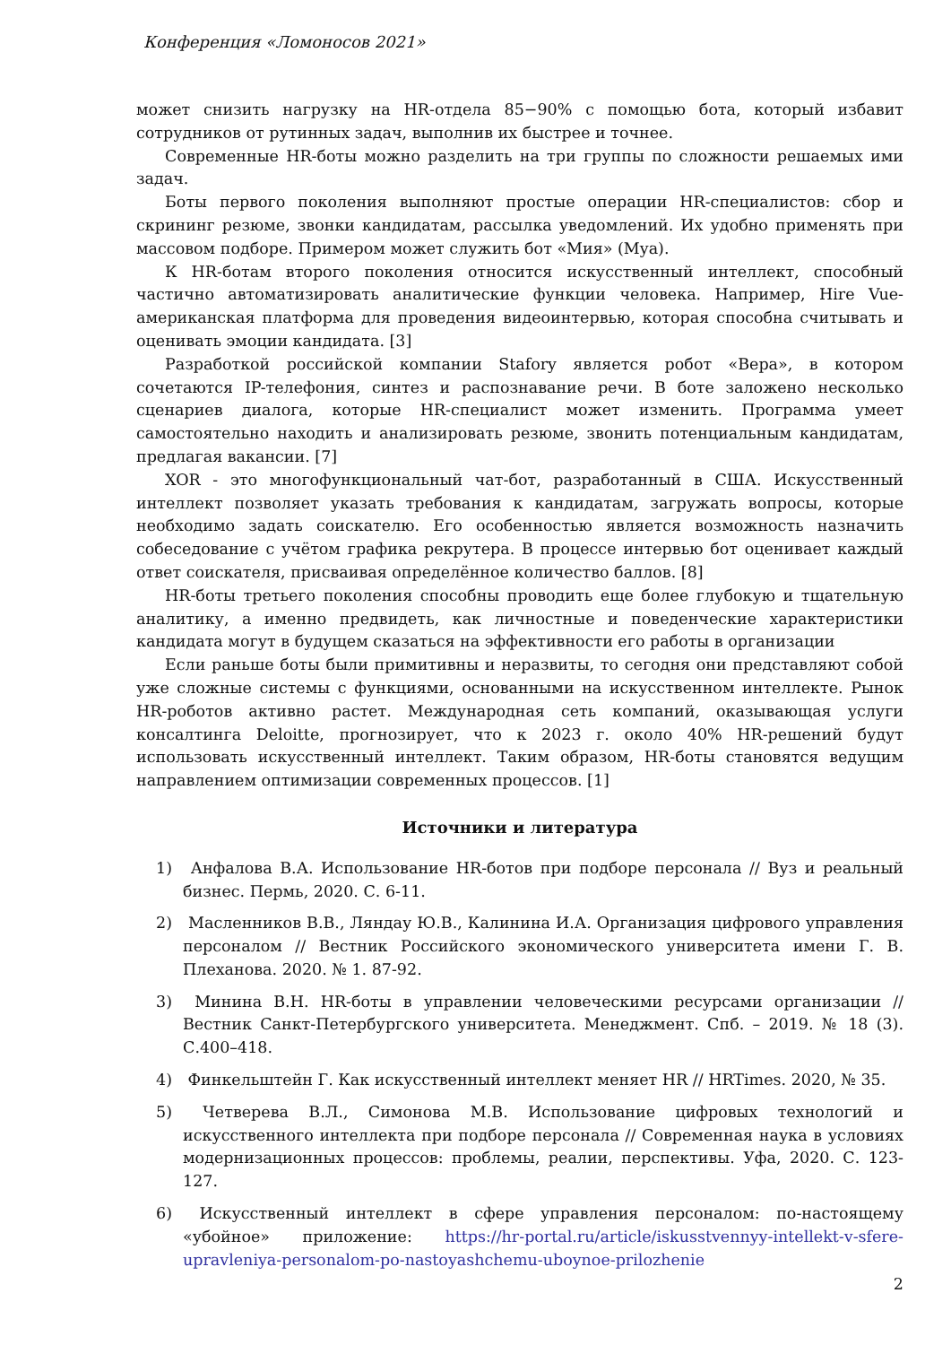Конференция «Ломоносов 2021»
может снизить нагрузку на HR-отдела 85−90% с помощью бота, который избавит сотрудников от рутинных задач, выполнив их быстрее и точнее.
Современные HR-боты можно разделить на три группы по сложности решаемых ими задач.
Боты первого поколения выполняют простые операции HR-специалистов: сбор и скрининг резюме, звонки кандидатам, рассылка уведомлений. Их удобно применять при массовом подборе. Примером может служить бот «Мия» (Mya).
К HR-ботам второго поколения относится искусственный интеллект, способный частично автоматизировать аналитические функции человека. Например, Hire Vue-американская платформа для проведения видеоинтервью, которая способна считывать и оценивать эмоции кандидата. [3]
Разработкой российской компании Stafory является робот «Вера», в котором сочетаются IP-телефония, синтез и распознавание речи. В боте заложено несколько сценариев диалога, которые HR-специалист может изменить. Программа умеет самостоятельно находить и анализировать резюме, звонить потенциальным кандидатам, предлагая вакансии. [7]
XOR - это многофункциональный чат-бот, разработанный в США. Искусственный интеллект позволяет указать требования к кандидатам, загружать вопросы, которые необходимо задать соискателю. Его особенностью является возможность назначить собеседование с учётом графика рекрутера. В процессе интервью бот оценивает каждый ответ соискателя, присваивая определённое количество баллов. [8]
HR-боты третьего поколения способны проводить еще более глубокую и тщательную аналитику, а именно предвидеть, как личностные и поведенческие характеристики кандидата могут в будущем сказаться на эффективности его работы в организации
Если раньше боты были примитивны и неразвиты, то сегодня они представляют собой уже сложные системы с функциями, основанными на искусственном интеллекте. Рынок HR-роботов активно растет. Международная сеть компаний, оказывающая услуги консалтинга Deloitte, прогнозирует, что к 2023 г. около 40% HR-решений будут использовать искусственный интеллект. Таким образом, HR-боты становятся ведущим направлением оптимизации современных процессов. [1]
Источники и литература
1) Анфалова В.А. Использование HR-ботов при подборе персонала // Вуз и реальный бизнес. Пермь, 2020. С. 6-11.
2) Масленников В.В., Ляндау Ю.В., Калинина И.А. Организация цифрового управления персоналом // Вестник Российского экономического университета имени Г. В. Плеханова. 2020. № 1. 87-92.
3) Минина В.Н. HR-боты в управлении человеческими ресурсами организации // Вестник Санкт-Петербургского университета. Менеджмент. Спб. – 2019. № 18 (3). С.400–418.
4) Финкельштейн Г. Как искусственный интеллект меняет HR // HRTimes. 2020, № 35.
5) Четверева В.Л., Симонова М.В. Использование цифровых технологий и искусственного интеллекта при подборе персонала // Современная наука в условиях модернизационных процессов: проблемы, реалии, перспективы. Уфа, 2020. С. 123-127.
6) Искусственный интеллект в сфере управления персоналом: по-настоящему «убойное» приложение: https://hr-portal.ru/article/iskusstvennyy-intellekt-v-sfere-upravleniya-personalom-po-nastoyashchemu-uboynoe-prilozhenie
2